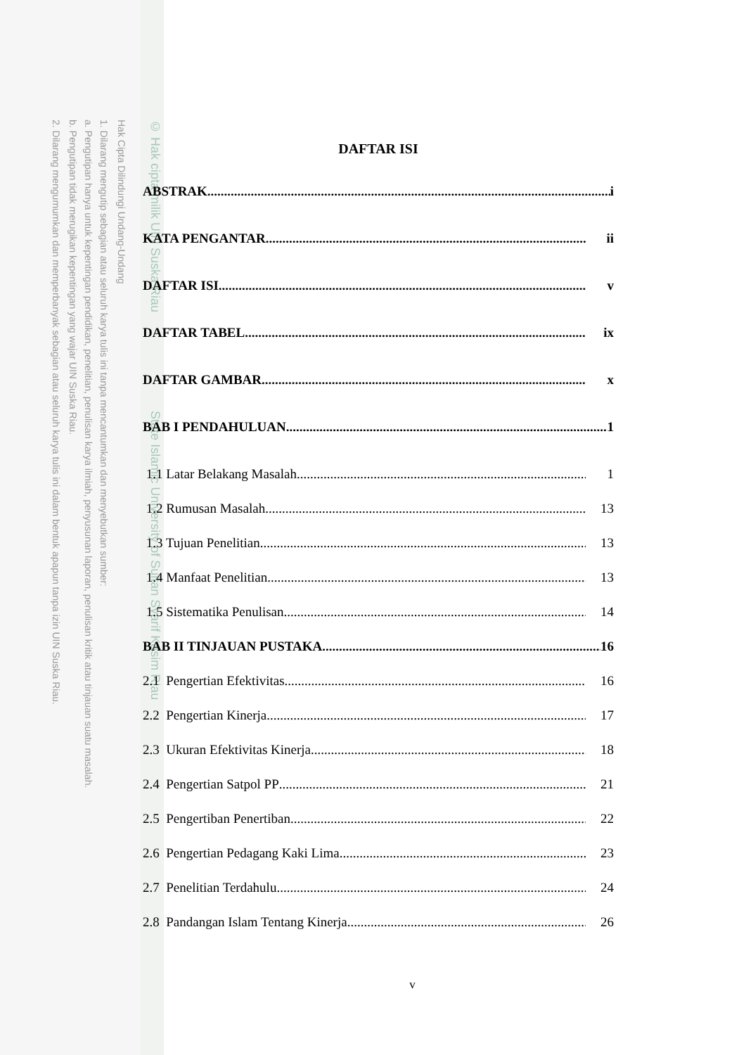Hak Cipta Dilindungi Undang-Undang
1. Dilarang mengutip sebagian atau seluruh karya tulis ini tanpa mencantumkan dan menyebutkan sumber:
a. Pengutipan hanya untuk kepentingan pendidikan, penelitian, penulisan karya ilmiah, penyusunan laporan, penulisan kritik atau tinjauan suatu masalah.
b. Pengutipan tidak merugikan kepentingan yang wajar UIN Suska Riau.
2. Dilarang mengumumkan dan memperbanyak sebagian atau seluruh karya tulis ini dalam bentuk apapun tanpa izin UIN Suska Riau.
© Hak cipta milik UIN Suska Riau State Islamic University of Sultan Syarif Kasim Riau
DAFTAR ISI
ABSTRAK i
KATA PENGANTAR ii
DAFTAR ISI v
DAFTAR TABEL ix
DAFTAR GAMBAR x
BAB I PENDAHULUAN 1
1.1 Latar Belakang Masalah 1
1.2 Rumusan Masalah 13
1.3 Tujuan Penelitian 13
1.4 Manfaat Penelitian 13
1.5 Sistematika Penulisan 14
BAB II TINJAUAN PUSTAKA 16
2.1 Pengertian Efektivitas 16
2.2 Pengertian Kinerja 17
2.3 Ukuran Efektivitas Kinerja 18
2.4 Pengertian Satpol PP 21
2.5 Pengertiban Penertiban 22
2.6 Pengertian Pedagang Kaki Lima 23
2.7 Penelitian Terdahulu 24
2.8 Pandangan Islam Tentang Kinerja 26
v